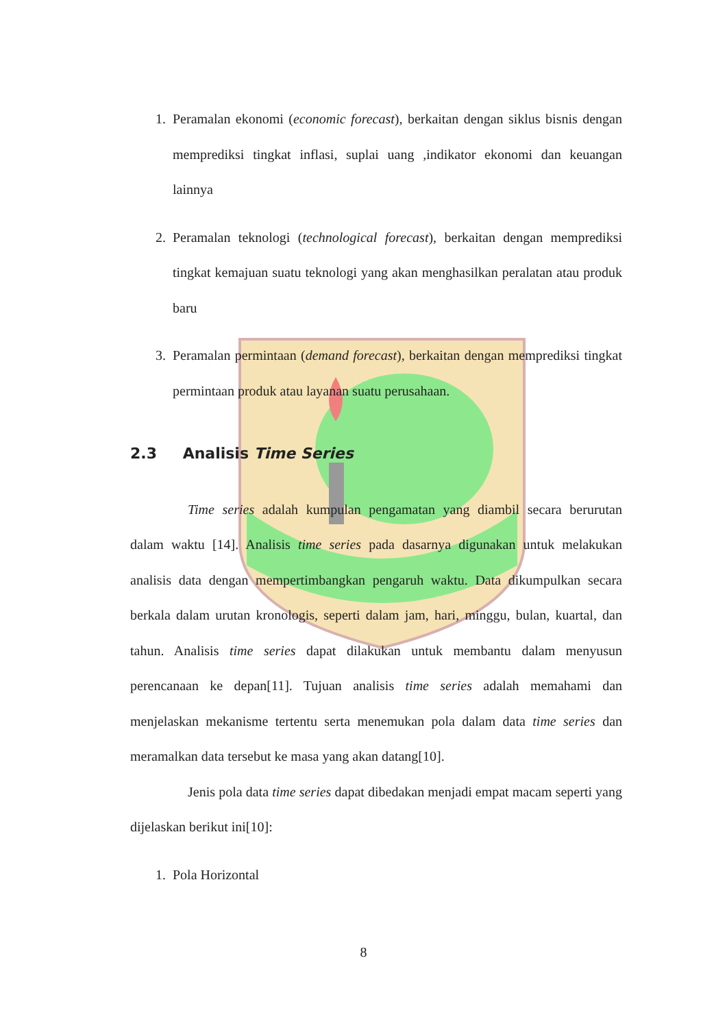1. Peramalan ekonomi (economic forecast), berkaitan dengan siklus bisnis dengan memprediksi tingkat inflasi, suplai uang ,indikator ekonomi dan keuangan lainnya
2. Peramalan teknologi (technological forecast), berkaitan dengan memprediksi tingkat kemajuan suatu teknologi yang akan menghasilkan peralatan atau produk baru
3. Peramalan permintaan (demand forecast), berkaitan dengan memprediksi tingkat permintaan produk atau layanan suatu perusahaan.
2.3 Analisis Time Series
Time series adalah kumpulan pengamatan yang diambil secara berurutan dalam waktu [14]. Analisis time series pada dasarnya digunakan untuk melakukan analisis data dengan mempertimbangkan pengaruh waktu. Data dikumpulkan secara berkala dalam urutan kronologis, seperti dalam jam, hari, minggu, bulan, kuartal, dan tahun. Analisis time series dapat dilakukan untuk membantu dalam menyusun perencanaan ke depan[11]. Tujuan analisis time series adalah memahami dan menjelaskan mekanisme tertentu serta menemukan pola dalam data time series dan meramalkan data tersebut ke masa yang akan datang[10].
Jenis pola data time series dapat dibedakan menjadi empat macam seperti yang dijelaskan berikut ini[10]:
1. Pola Horizontal
8